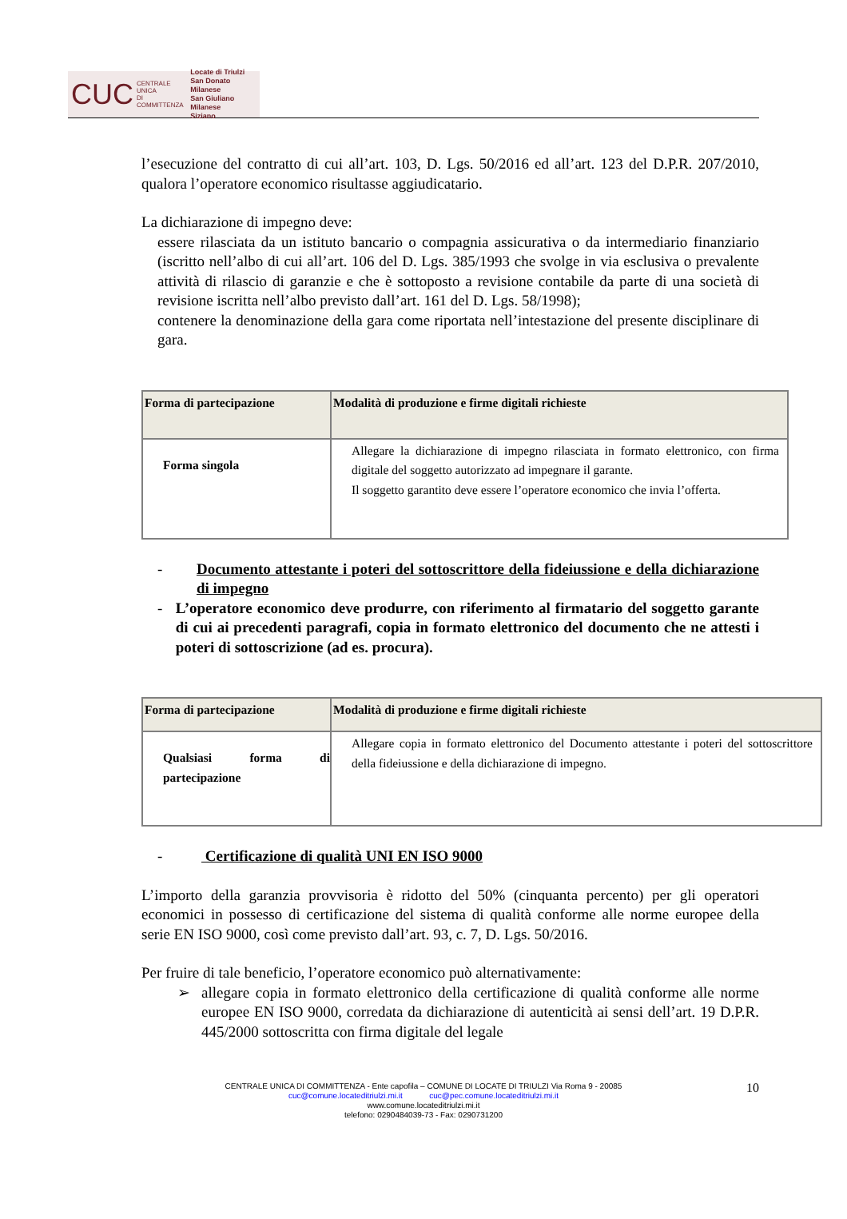CUC CENTRALE UNICA
DI COMMITTENZA Locate di Triulzi
San Donato Milanese
San Giuliano Milanese
Siziano
l’esecuzione del contratto di cui all’art. 103, D. Lgs. 50/2016 ed all’art. 123 del D.P.R. 207/2010, qualora l’operatore economico risultasse aggiudicatario.
La dichiarazione di impegno deve:
essere rilasciata da un istituto bancario o compagnia assicurativa o da intermediario finanziario (iscritto nell’albo di cui all’art. 106 del D. Lgs. 385/1993 che svolge in via esclusiva o prevalente attività di rilascio di garanzie e che è sottoposto a revisione contabile da parte di una società di revisione iscritta nell’albo previsto dall’art. 161 del D. Lgs. 58/1998);
contenere la denominazione della gara come riportata nell’intestazione del presente disciplinare di gara.
| Forma di partecipazione | Modalità di produzione e firme digitali richieste |
| Forma singola | Allegare la dichiarazione di impegno rilasciata in formato elettronico, con firma digitale del soggetto autorizzato ad impegnare il garante. Il soggetto garantito deve essere l’operatore economico che invia l’offerta. |
- Documento attestante i poteri del sottoscrittore della fideiussione e della dichiarazione di impegno
- L’operatore economico deve produrre, con riferimento al firmatario del soggetto garante di cui ai precedenti paragrafi, copia in formato elettronico del documento che ne attesti i poteri di sottoscrizione (ad es. procura).
| Forma di partecipazione | Modalità di produzione e firme digitali richieste |
| Qualsiasi forma di partecipazione | Allegare copia in formato elettronico del Documento attestante i poteri del sottoscrittore della fideiussione e della dichiarazione di impegno. |
- Certificazione di qualità UNI EN ISO 9000
L’importo della garanzia provvisoria è ridotto del 50% (cinquanta percento) per gli operatori economici in possesso di certificazione del sistema di qualità conforme alle norme europee della serie EN ISO 9000, così come previsto dall’art. 93, c. 7, D. Lgs. 50/2016.
Per fruire di tale beneficio, l’operatore economico può alternativamente:
➢ allegare copia in formato elettronico della certificazione di qualità conforme alle norme europee EN ISO 9000, corredata da dichiarazione di autenticità ai sensi dell’art. 19 D.P.R. 445/2000 sottoscritta con firma digitale del legale
CENTRALE UNICA DI COMMITTENZA - Ente capofila – COMUNE DI LOCATE DI TRIULZI Via Roma 9 - 20085 10
cuc@comune.locateditriulzi.mi.it cuc@pec.comune.locateditriulzi.mi.it
www.comune.locateditriulzi.mi.it
telefono: 0290484039-73 - Fax: 0290731200